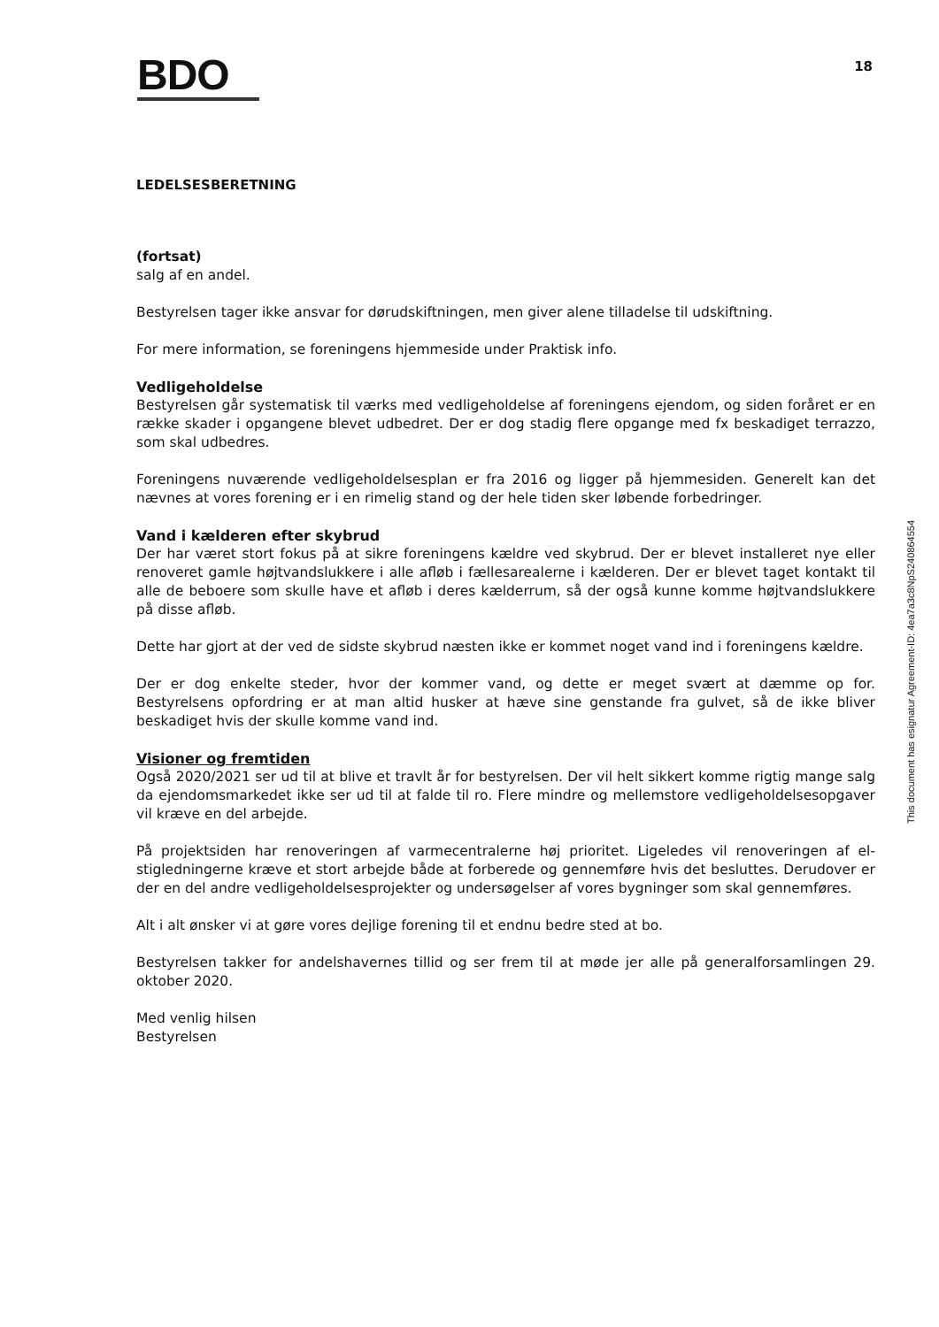BDO
18
LEDELSESBERETNING
(fortsat)
salg af en andel.
Bestyrelsen tager ikke ansvar for dørudskiftningen, men giver alene tilladelse til udskiftning.
For mere information, se foreningens hjemmeside under Praktisk info.
Vedligeholdelse
Bestyrelsen går systematisk til værks med vedligeholdelse af foreningens ejendom, og siden foråret er en række skader i opgangene blevet udbedret. Der er dog stadig flere opgange med fx beskadiget terrazzo, som skal udbedres.
Foreningens nuværende vedligeholdelsesplan er fra 2016 og ligger på hjemmesiden. Generelt kan det nævnes at vores forening er i en rimelig stand og der hele tiden sker løbende forbedringer.
Vand i kælderen efter skybrud
Der har været stort fokus på at sikre foreningens kældre ved skybrud. Der er blevet installeret nye eller renoveret gamle højtvandslukkere i alle afløb i fællesarealerne i kælderen. Der er blevet taget kontakt til alle de beboere som skulle have et afløb i deres kælderrum, så der også kunne komme højtvandslukkere på disse afløb.
Dette har gjort at der ved de sidste skybrud næsten ikke er kommet noget vand ind i foreningens kældre.
Der er dog enkelte steder, hvor der kommer vand, og dette er meget svært at dæmme op for. Bestyrelsens opfordring er at man altid husker at hæve sine genstande fra gulvet, så de ikke bliver beskadiget hvis der skulle komme vand ind.
Visioner og fremtiden
Også 2020/2021 ser ud til at blive et travlt år for bestyrelsen. Der vil helt sikkert komme rigtig mange salg da ejendomsmarkedet ikke ser ud til at falde til ro. Flere mindre og mellemstore vedligeholdelsesopgaver vil kræve en del arbejde.
På projektsiden har renoveringen af varmecentralerne høj prioritet. Ligeledes vil renoveringen af el-stigledningerne kræve et stort arbejde både at forberede og gennemføre hvis det besluttes. Derudover er der en del andre vedligeholdelsesprojekter og undersøgelser af vores bygninger som skal gennemføres.
Alt i alt ønsker vi at gøre vores dejlige forening til et endnu bedre sted at bo.
Bestyrelsen takker for andelshavernes tillid og ser frem til at møde jer alle på generalforsamlingen 29. oktober 2020.
Med venlig hilsen
Bestyrelsen
This document has esignatur Agreement-ID: 4ea7a3c8NpS240864554